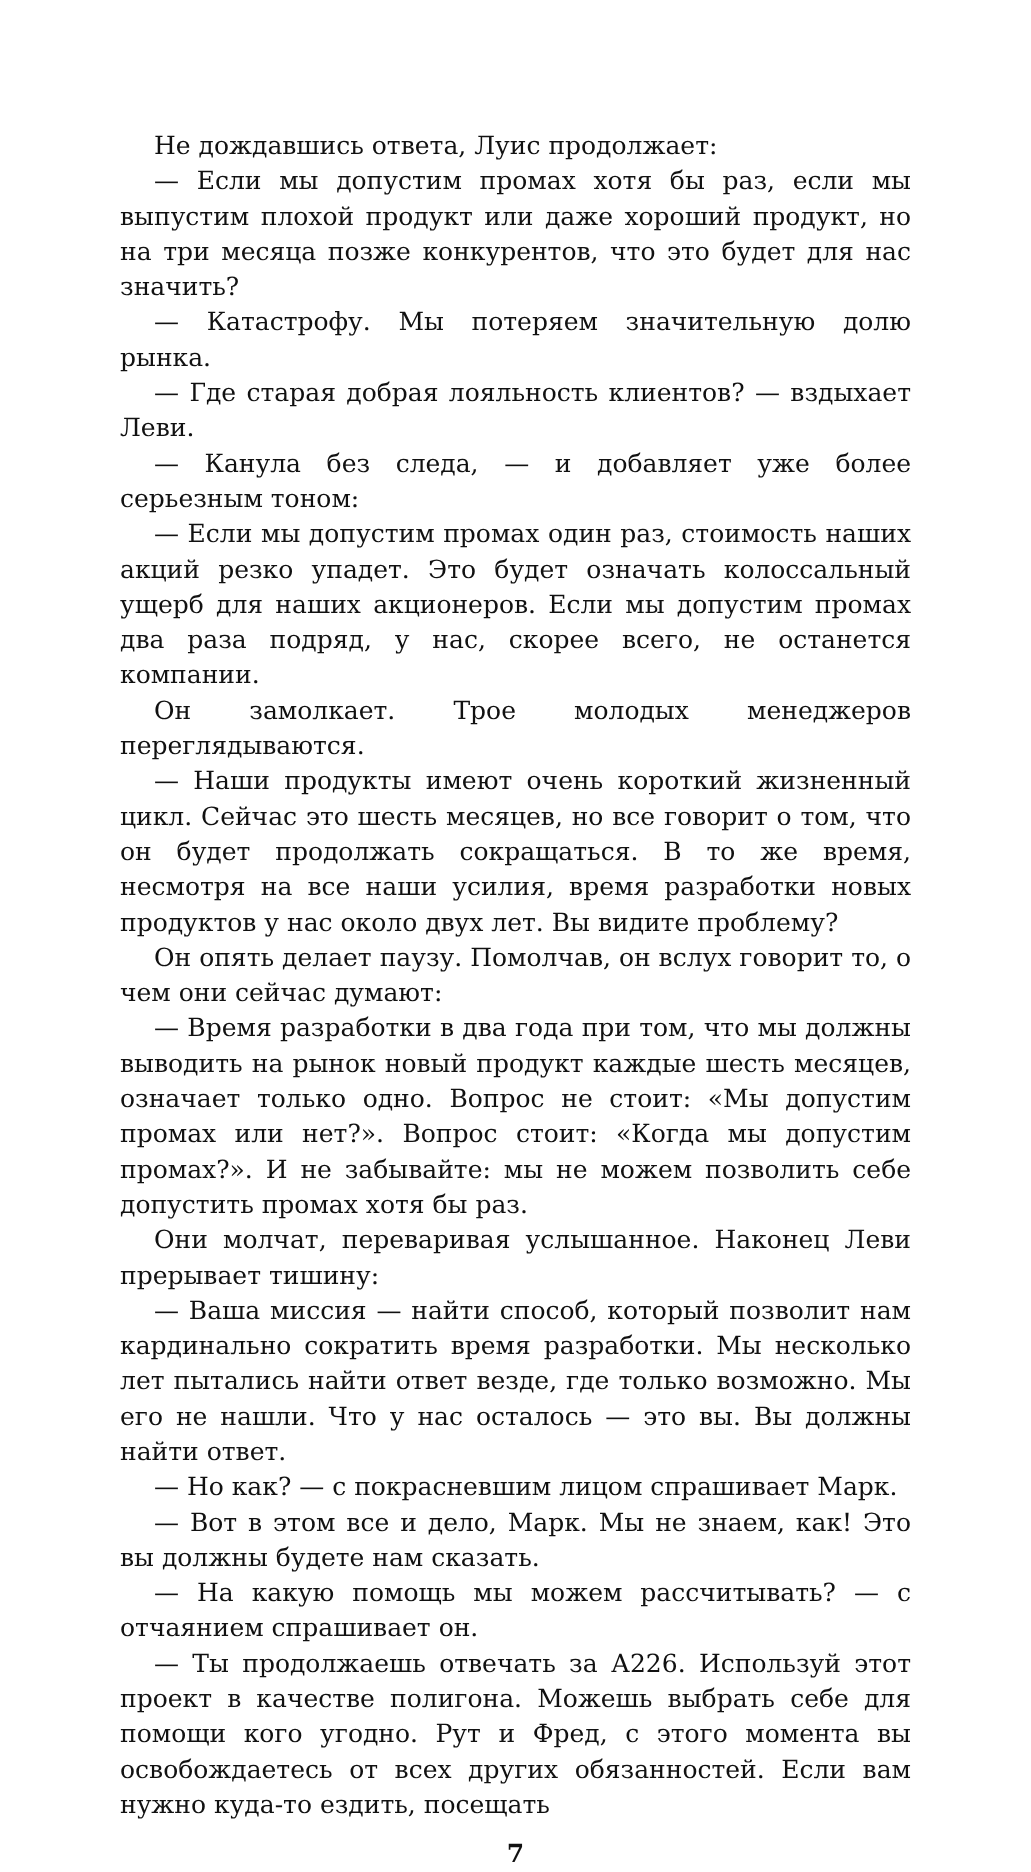Не дождавшись ответа, Луис продолжает:
— Если мы допустим промах хотя бы раз, если мы выпустим плохой продукт или даже хороший продукт, но на три месяца позже конкурентов, что это будет для нас значить?
— Катастрофу. Мы потеряем значительную долю рынка.
— Где старая добрая лояльность клиентов? — вздыхает Леви.
— Канула без следа, — и добавляет уже более серьезным тоном:
— Если мы допустим промах один раз, стоимость наших акций резко упадет. Это будет означать колоссальный ущерб для наших акционеров. Если мы допустим промах два раза подряд, у нас, скорее всего, не останется компании.
Он замолкает. Трое молодых менеджеров переглядываются.
— Наши продукты имеют очень короткий жизненный цикл. Сейчас это шесть месяцев, но все говорит о том, что он будет продолжать сокращаться. В то же время, несмотря на все наши усилия, время разработки новых продуктов у нас около двух лет. Вы видите проблему?
Он опять делает паузу. Помолчав, он вслух говорит то, о чем они сейчас думают:
— Время разработки в два года при том, что мы должны выводить на рынок новый продукт каждые шесть месяцев, означает только одно. Вопрос не стоит: «Мы допустим промах или нет?». Вопрос стоит: «Когда мы допустим промах?». И не забывайте: мы не можем позволить себе допустить промах хотя бы раз.
Они молчат, переваривая услышанное. Наконец Леви прерывает тишину:
— Ваша миссия — найти способ, который позволит нам кардинально сократить время разработки. Мы несколько лет пытались найти ответ везде, где только возможно. Мы его не нашли. Что у нас осталось — это вы. Вы должны найти ответ.
— Но как? — с покрасневшим лицом спрашивает Марк.
— Вот в этом все и дело, Марк. Мы не знаем, как! Это вы должны будете нам сказать.
— На какую помощь мы можем рассчитывать? — с отчаянием спрашивает он.
— Ты продолжаешь отвечать за А226. Используй этот проект в качестве полигона. Можешь выбрать себе для помощи кого угодно. Рут и Фред, с этого момента вы освобождаетесь от всех других обязанностей. Если вам нужно куда-то ездить, посещать
7